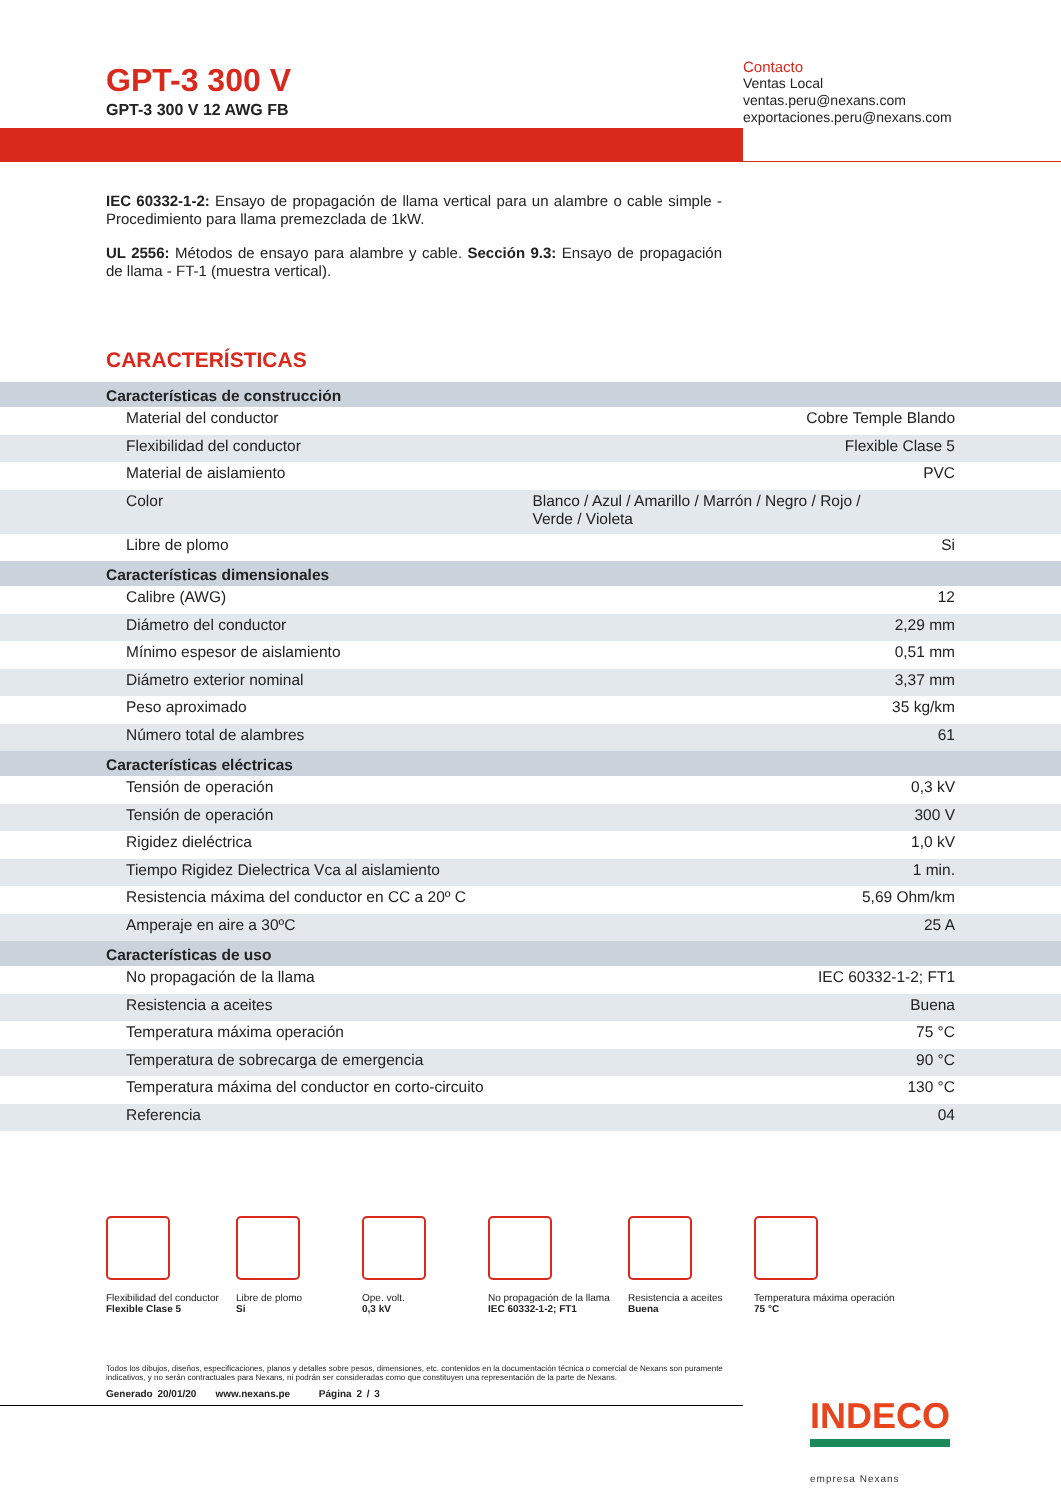GPT-3 300 V
GPT-3 300 V 12 AWG FB
Contacto
Ventas Local
ventas.peru@nexans.com
exportaciones.peru@nexans.com
IEC 60332-1-2: Ensayo de propagación de llama vertical para un alambre o cable simple - Procedimiento para llama premezclada de 1kW.
UL 2556: Métodos de ensayo para alambre y cable. Sección 9.3: Ensayo de propagación de llama - FT-1 (muestra vertical).
CARACTERÍSTICAS
| Características de construcción | | |
| --- | --- | --- |
| Material del conductor | | Cobre Temple Blando |
| Flexibilidad del conductor | | Flexible Clase 5 |
| Material de aislamiento | | PVC |
| Color | Blanco / Azul / Amarillo / Marrón / Negro / Rojo / Verde / Violeta | |
| Libre de plomo | | Si |
| Características dimensionales | | |
| Calibre (AWG) | | 12 |
| Diámetro del conductor | | 2,29 mm |
| Mínimo espesor de aislamiento | | 0,51 mm |
| Diámetro exterior nominal | | 3,37 mm |
| Peso aproximado | | 35 kg/km |
| Número total de alambres | | 61 |
| Características eléctricas | | |
| Tensión de operación | | 0,3 kV |
| Tensión de operación | | 300 V |
| Rigidez dieléctrica | | 1,0 kV |
| Tiempo Rigidez Dielectrica Vca al aislamiento | | 1 min. |
| Resistencia máxima del conductor en CC a 20º C | | 5,69 Ohm/km |
| Amperaje en aire a 30ºC | | 25 A |
| Características de uso | | |
| No propagación de la llama | | IEC 60332-1-2; FT1 |
| Resistencia a aceites | | Buena |
| Temperatura máxima operación | | 75 °C |
| Temperatura de sobrecarga de emergencia | | 90 °C |
| Temperatura máxima del conductor en corto-circuito | | 130 °C |
| Referencia | | 04 |
Flexibilidad del conductor
Flexible Clase 5
Libre de plomo
Si
Ope. volt.
0,3 kV
No propagación de la llama
IEC 60332-1-2; FT1
Resistencia a aceites
Buena
Temperatura máxima operación
75 °C
Todos los dibujos, diseños, especificaciones, planos y detalles sobre pesos, dimensiones, etc. contenidos en la documentación técnica o comercial de Nexans son puramente indicativos, y no serán contractuales para Nexans, ni podrán ser consideradas como que constituyen una representación de la parte de Nexans.
Generado 20/01/20 www.nexans.pe Página 2 / 3
INDECO
empresa Nexans